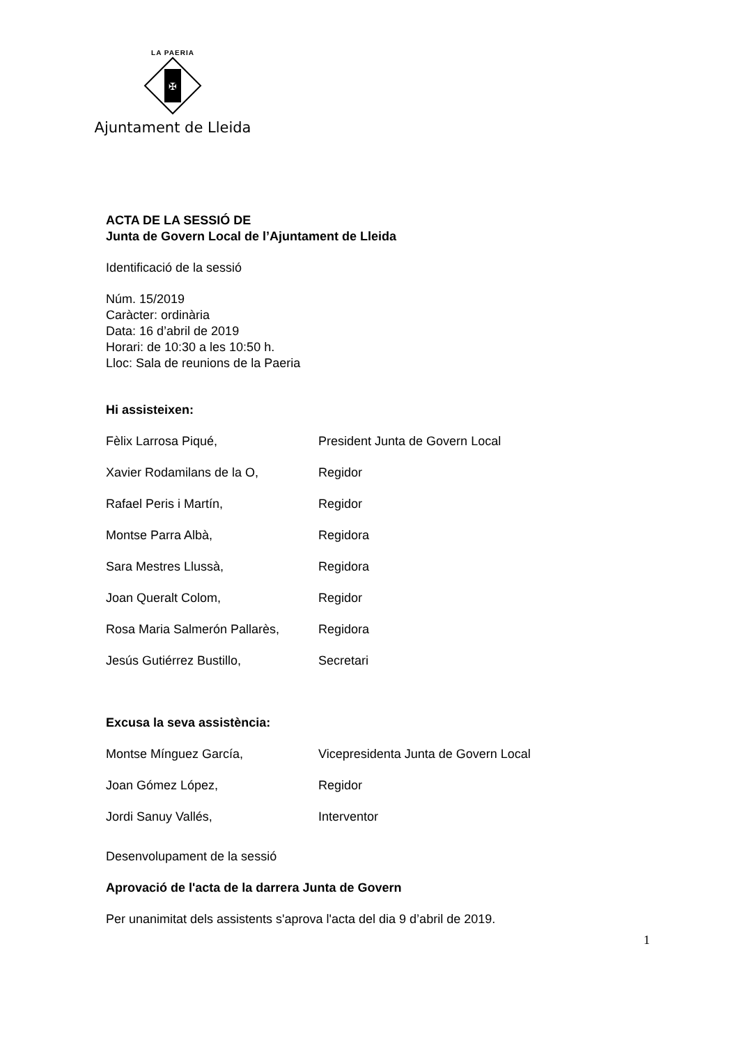LA PAERIA
✠
Ajuntament de Lleida
ACTA DE LA SESSIÓ DE
Junta de Govern Local de l’Ajuntament de Lleida
Identificació de la sessió
Núm. 15/2019
Caràcter: ordinària
Data: 16 d’abril de 2019
Horari: de 10:30 a les 10:50 h.
Lloc: Sala de reunions de la Paeria
Hi assisteixen:
Fèlix Larrosa Piqué, President Junta de Govern Local
Xavier Rodamilans de la O, Regidor
Rafael Peris i Martín, Regidor
Montse Parra Albà, Regidora
Sara Mestres Llussà, Regidora
Joan Queralt Colom, Regidor
Rosa Maria Salmerón Pallarès, Regidora
Jesús Gutiérrez Bustillo, Secretari
Excusa la seva assistència:
Montse Mínguez García, Vicepresidenta Junta de Govern Local
Joan Gómez López, Regidor
Jordi Sanuy Vallés, Interventor
Desenvolupament de la sessió
Aprovació de l'acta de la darrera Junta de Govern
Per unanimitat dels assistents s'aprova l'acta del dia 9 d’abril de 2019.
1